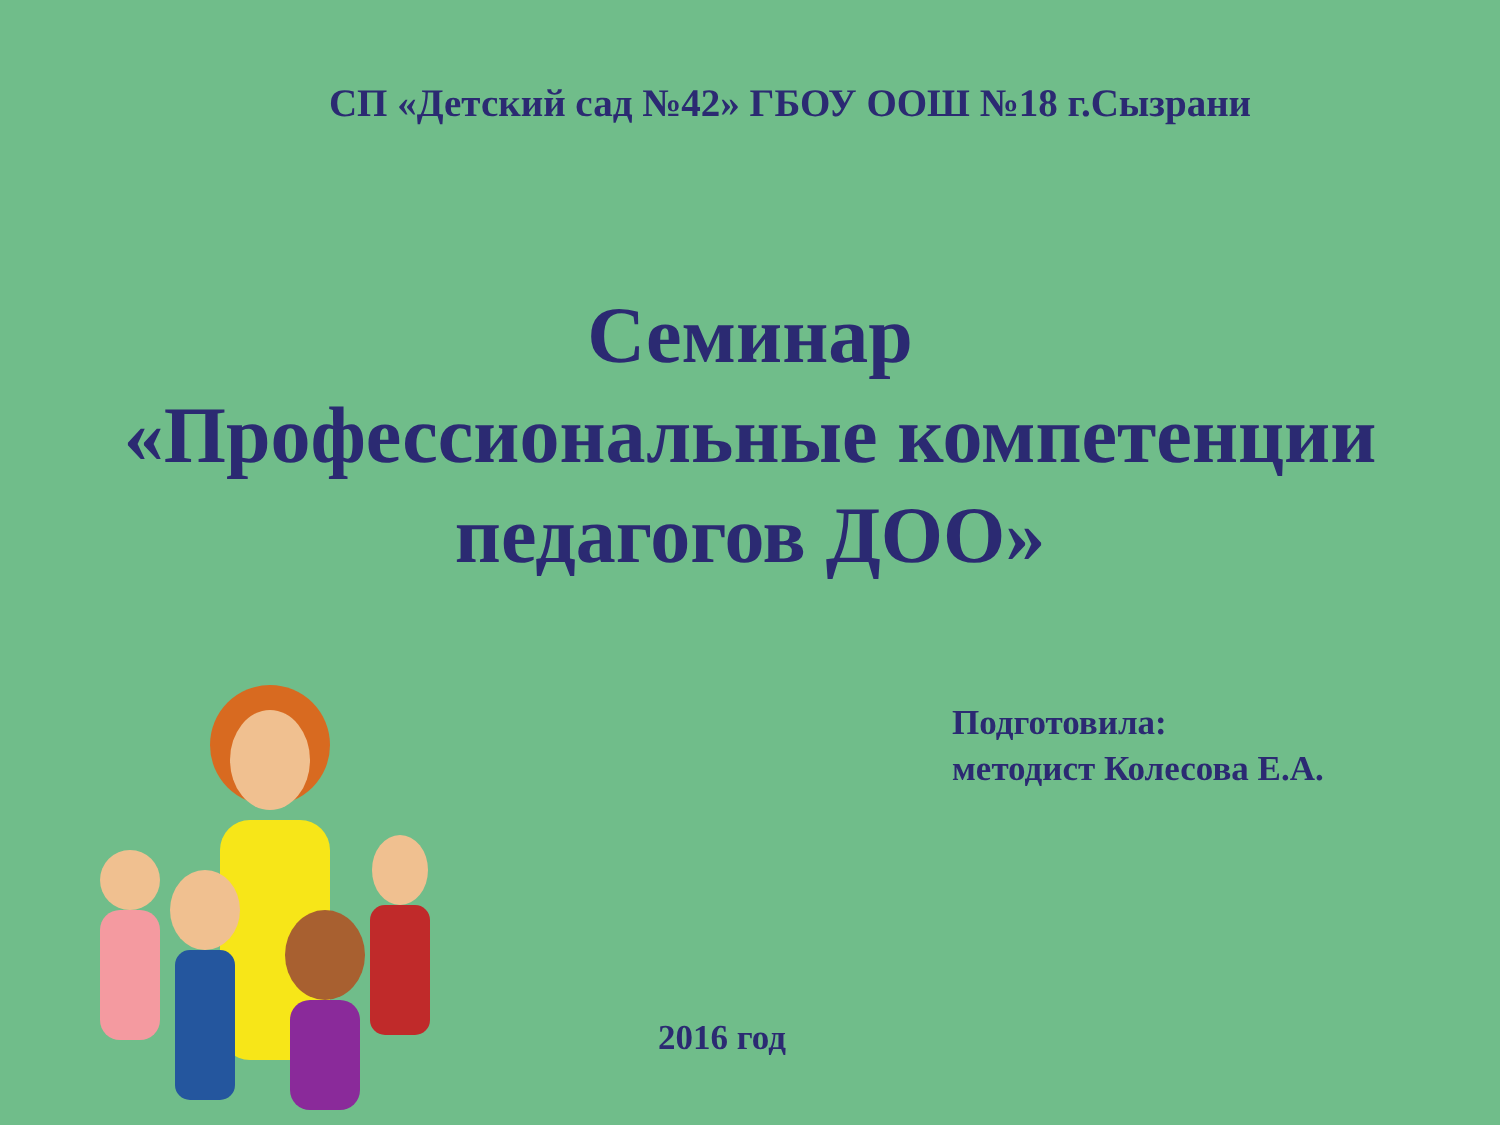СП «Детский сад №42» ГБОУ ООШ №18 г.Сызрани
Семинар
«Профессиональные компетенции
педагогов ДОО»
Подготовила:
методист Колесова Е.А.
2016 год